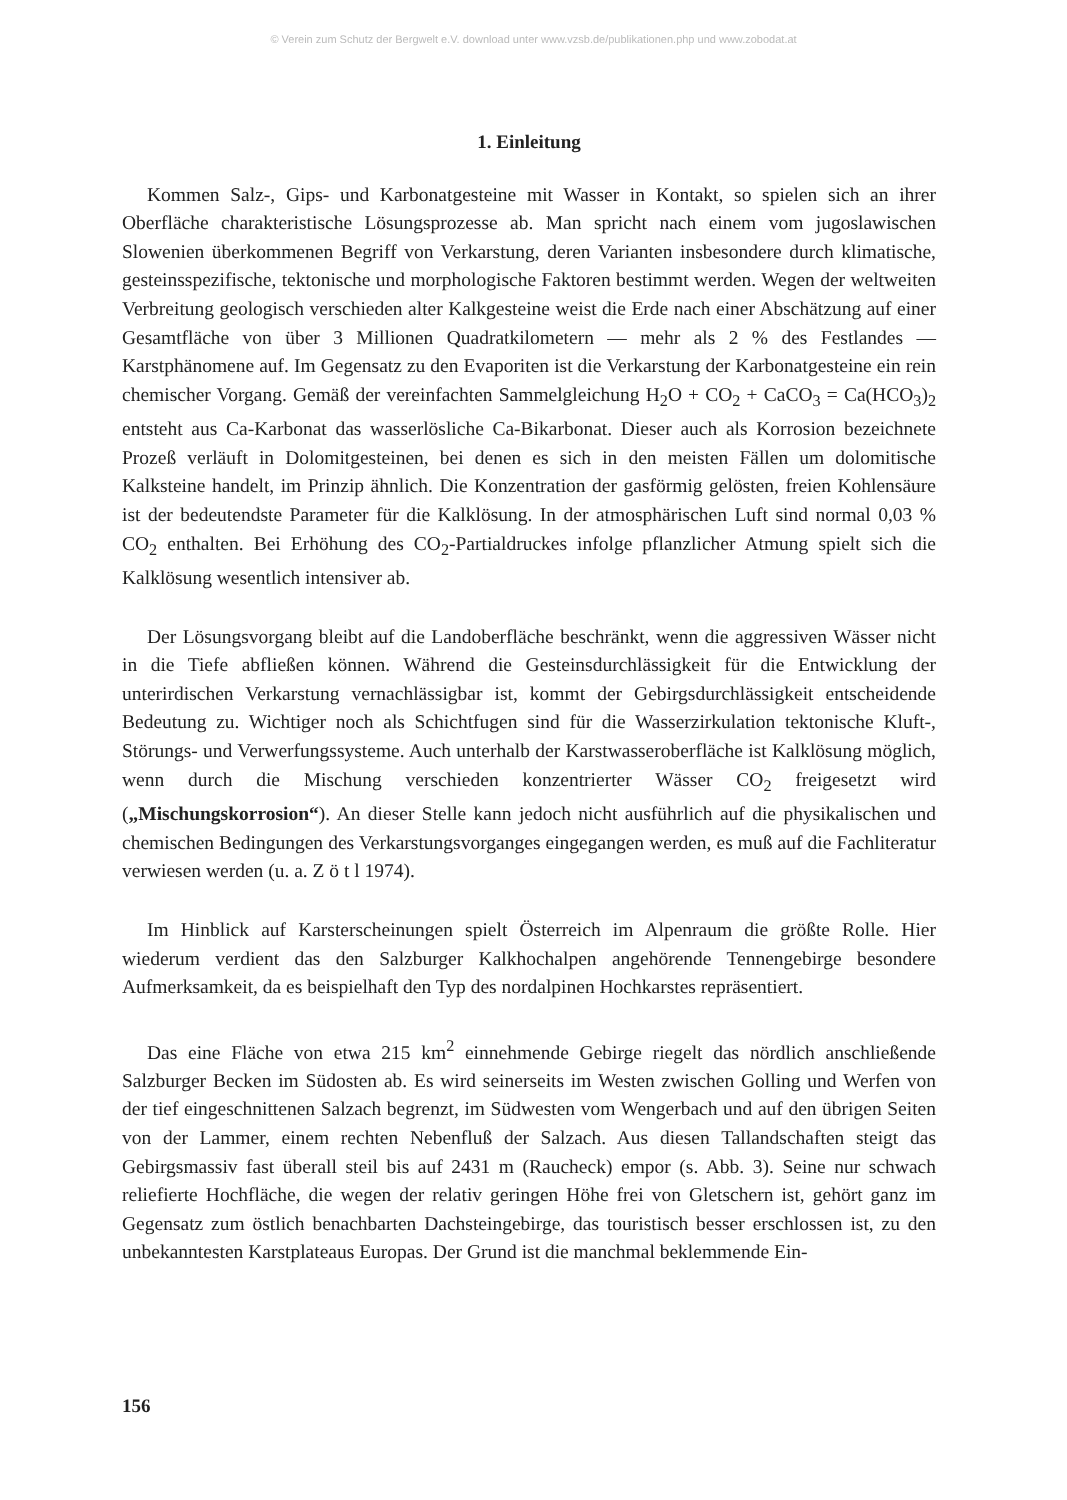© Verein zum Schutz der Bergwelt e.V. download unter www.vzsb.de/publikationen.php und www.zobodat.at
1. Einleitung
Kommen Salz-, Gips- und Karbonatgesteine mit Wasser in Kontakt, so spielen sich an ihrer Oberfläche charakteristische Lösungsprozesse ab. Man spricht nach einem vom jugoslawischen Slowenien überkommenen Begriff von Verkarstung, deren Varianten insbesondere durch klimatische, gesteinsspezifische, tektonische und morphologische Faktoren bestimmt werden. Wegen der weltweiten Verbreitung geologisch verschieden alter Kalkgesteine weist die Erde nach einer Abschätzung auf einer Gesamtfläche von über 3 Millionen Quadratkilometern — mehr als 2 % des Festlandes — Karstphänomene auf. Im Gegensatz zu den Evaporiten ist die Verkarstung der Karbonatgesteine ein rein chemischer Vorgang. Gemäß der vereinfachten Sammelgleichung H<sub>2</sub>O + CO<sub>2</sub> + CaCO<sub>3</sub> = Ca(HCO<sub>3</sub>)<sub>2</sub> entsteht aus Ca-Karbonat das wasserlösliche Ca-Bikarbonat. Dieser auch als Korrosion bezeichnete Prozeß verläuft in Dolomitgesteinen, bei denen es sich in den meisten Fällen um dolomitische Kalksteine handelt, im Prinzip ähnlich. Die Konzentration der gasförmig gelösten, freien Kohlensäure ist der bedeutendste Parameter für die Kalklösung. In der atmosphärischen Luft sind normal 0,03 % CO<sub>2</sub> enthalten. Bei Erhöhung des CO<sub>2</sub>-Partialdruckes infolge pflanzlicher Atmung spielt sich die Kalklösung wesentlich intensiver ab.
Der Lösungsvorgang bleibt auf die Landoberfläche beschränkt, wenn die aggressiven Wässer nicht in die Tiefe abfließen können. Während die Gesteinsdurchlässigkeit für die Entwicklung der unterirdischen Verkarstung vernachlässigbar ist, kommt der Gebirgsdurchlässigkeit entscheidende Bedeutung zu. Wichtiger noch als Schichtfugen sind für die Wasserzirkulation tektonische Kluft-, Störungs- und Verwerfungssysteme. Auch unterhalb der Karstwasseroberfläche ist Kalklösung möglich, wenn durch die Mischung verschieden konzentrierter Wässer CO<sub>2</sub> freigesetzt wird („Mischungskorrosion“). An dieser Stelle kann jedoch nicht ausführlich auf die physikalischen und chemischen Bedingungen des Verkarstungsvorganges eingegangen werden, es muß auf die Fachliteratur verwiesen werden (u. a. Z ö t l 1974).
Im Hinblick auf Karsterscheinungen spielt Österreich im Alpenraum die größte Rolle. Hier wiederum verdient das den Salzburger Kalkhochalpen angehörende Tennengebirge besondere Aufmerksamkeit, da es beispielhaft den Typ des nordalpinen Hochkarstes repräsentiert.
Das eine Fläche von etwa 215 km<sup>2</sup> einnehmende Gebirge riegelt das nördlich anschließende Salzburger Becken im Südosten ab. Es wird seinerseits im Westen zwischen Golling und Werfen von der tief eingeschnittenen Salzach begrenzt, im Südwesten vom Wengerbach und auf den übrigen Seiten von der Lammer, einem rechten Nebenfluß der Salzach. Aus diesen Tallandschaften steigt das Gebirgsmassiv fast überall steil bis auf 2431 m (Raucheck) empor (s. Abb. 3). Seine nur schwach reliefierte Hochfläche, die wegen der relativ geringen Höhe frei von Gletschern ist, gehört ganz im Gegensatz zum östlich benachbarten Dachsteingebirge, das touristisch besser erschlossen ist, zu den unbekanntesten Karstplateaus Europas. Der Grund ist die manchmal beklemmende Ein-
156